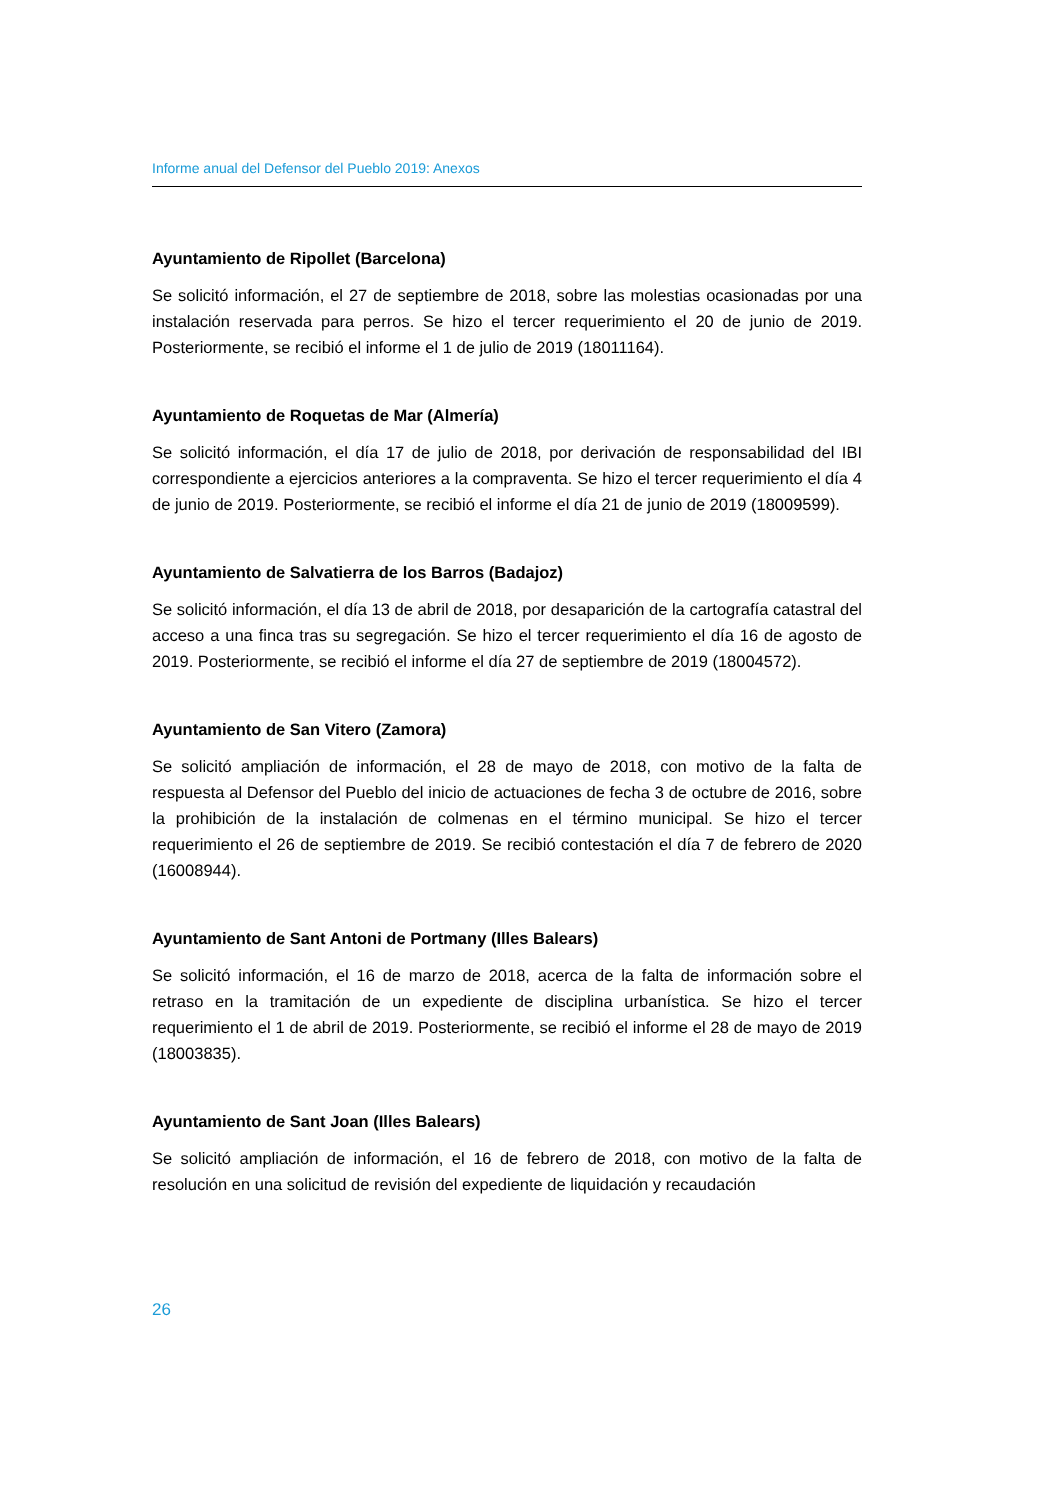Informe anual del Defensor del Pueblo 2019: Anexos
Ayuntamiento de Ripollet (Barcelona)
Se solicitó información, el 27 de septiembre de 2018, sobre las molestias ocasionadas por una instalación reservada para perros. Se hizo el tercer requerimiento el 20 de junio de 2019. Posteriormente, se recibió el informe el 1 de julio de 2019 (18011164).
Ayuntamiento de Roquetas de Mar (Almería)
Se solicitó información, el día 17 de julio de 2018, por derivación de responsabilidad del IBI correspondiente a ejercicios anteriores a la compraventa. Se hizo el tercer requerimiento el día 4 de junio de 2019. Posteriormente, se recibió el informe el día 21 de junio de 2019 (18009599).
Ayuntamiento de Salvatierra de los Barros (Badajoz)
Se solicitó información, el día 13 de abril de 2018, por desaparición de la cartografía catastral del acceso a una finca tras su segregación. Se hizo el tercer requerimiento el día 16 de agosto de 2019. Posteriormente, se recibió el informe el día 27 de septiembre de 2019 (18004572).
Ayuntamiento de San Vitero (Zamora)
Se solicitó ampliación de información, el 28 de mayo de 2018, con motivo de la falta de respuesta al Defensor del Pueblo del inicio de actuaciones de fecha 3 de octubre de 2016, sobre la prohibición de la instalación de colmenas en el término municipal. Se hizo el tercer requerimiento el 26 de septiembre de 2019. Se recibió contestación el día 7 de febrero de 2020 (16008944).
Ayuntamiento de Sant Antoni de Portmany (Illes Balears)
Se solicitó información, el 16 de marzo de 2018, acerca de la falta de información sobre el retraso en la tramitación de un expediente de disciplina urbanística. Se hizo el tercer requerimiento el 1 de abril de 2019. Posteriormente, se recibió el informe el 28 de mayo de 2019 (18003835).
Ayuntamiento de Sant Joan (Illes Balears)
Se solicitó ampliación de información, el 16 de febrero de 2018, con motivo de la falta de resolución en una solicitud de revisión del expediente de liquidación y recaudación
26